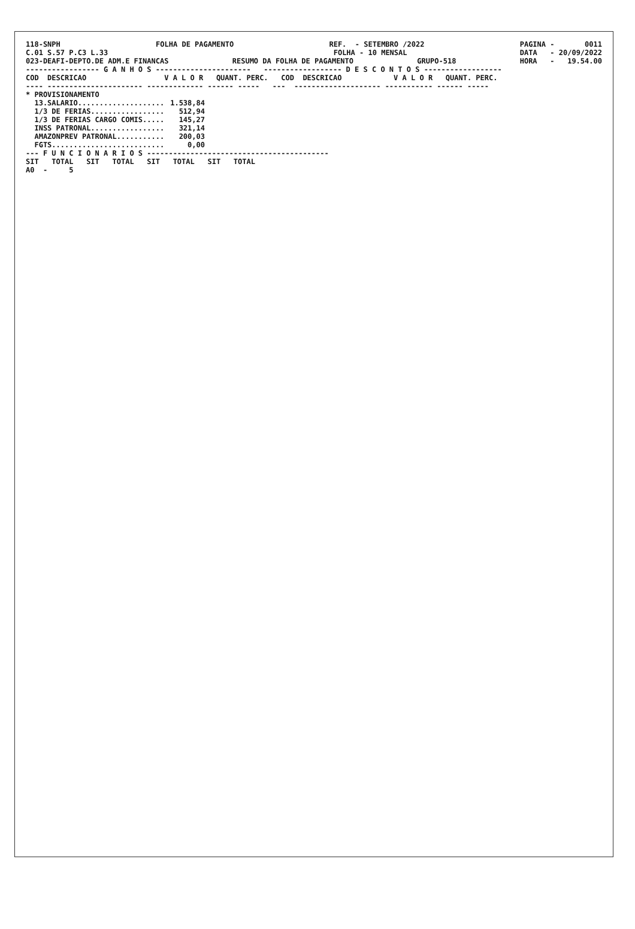118-SNPH FOLHA DE PAGAMENTO REF. - SETEMBRO /2022 PAGINA - 0011
C.01 S.57 P.C3 L.33 FOLHA - 10 MENSAL DATA - 20/09/2022
023-DEAFI-DEPTO.DE ADM.E FINANCAS RESUMO DA FOLHA DE PAGAMENTO GRUPO-518 HORA - 19.54.00
----------------- G A N H O S ----------------------   ------------------ D E S C O N T O S ------------------
COD  DESCRICAO                  V A L O R   QUANT. PERC.   COD  DESCRICAO            V A L O R   QUANT. PERC.
---- ---------------------- ------------- ------ -----   ---  -------------------- ----------- ------ -----
| * PROVISIONAMENTO | |
| --- | --- |
| 13.SALARIO.................... | 1.538,84 |
| 1/3 DE FERIAS................. | 512,94 |
| 1/3 DE FERIAS CARGO COMIS..... | 145,27 |
| INSS PATRONAL................. | 321,14 |
| AMAZONPREV PATRONAL........... | 200,03 |
| FGTS.......................... | 0,00 |
--- F U N C I O N A R I O S ------------------------------------------
SIT   TOTAL   SIT   TOTAL   SIT   TOTAL   SIT   TOTAL
A0  -     5